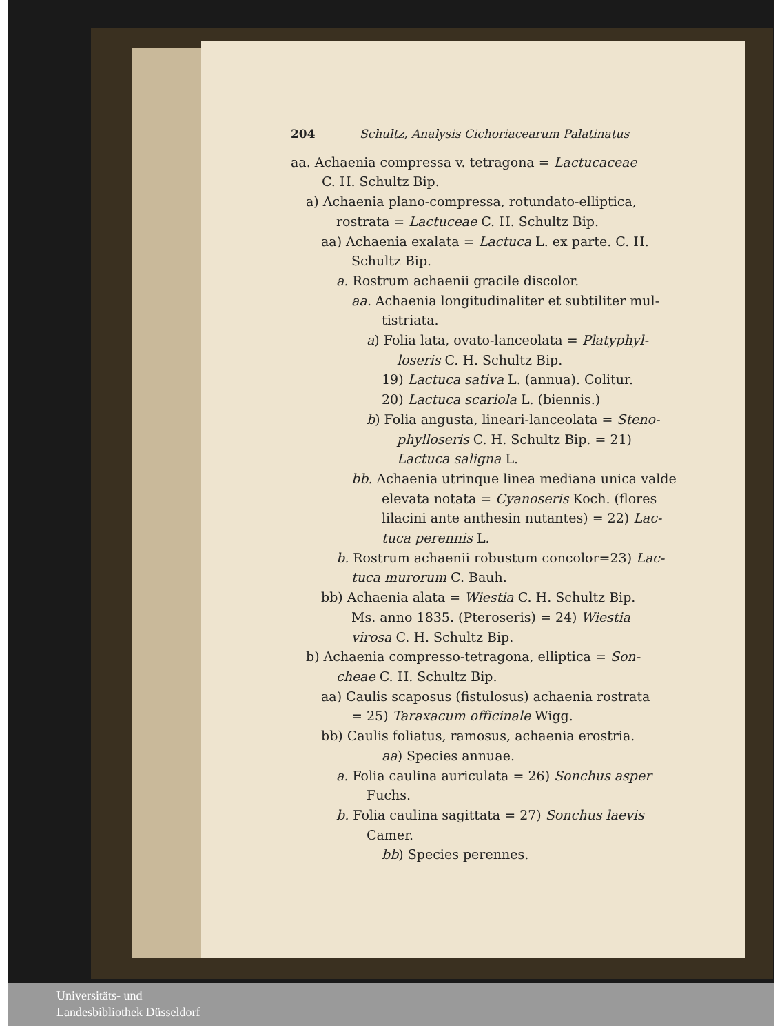204 Schultz, Analysis Cichoriacearum Palatinatus
aa. Achaenia compressa v. tetragona = Lactucaceae
C. H. Schultz Bip.
a) Achaenia plano-compressa, rotundato-elliptica,
rostrata = Lactuceae C. H. Schultz Bip.
aa) Achaenia exalata = Lactuca L. ex parte. C. H.
Schultz Bip.
a. Rostrum achaenii gracile discolor.
aa. Achaenia longitudinaliter et subtiliter mul-
tistriata.
a) Folia lata, ovato-lanceolata = Platyphyl-
loseris C. H. Schultz Bip.
19) Lactuca sativa L. (annua). Colitur.
20) Lactuca scariola L. (biennis.)
b) Folia angusta, lineari-lanceolata = Steno-
phylloseris C. H. Schultz Bip. = 21)
Lactuca saligna L.
bb. Achaenia utrinque linea mediana unica valde
elevata notata = Cyanoseris Koch. (flores
lilacini ante anthesin nutantes) = 22) Lac-
tuca perennis L.
b. Rostrum achaenii robustum concolor=23) Lac-
tuca murorum C. Bauh.
bb) Achaenia alata = Wiestia C. H. Schultz Bip.
Ms. anno 1835. (Pteroseris) = 24) Wiestia
virosa C. H. Schultz Bip.
b) Achaenia compresso-tetragona, elliptica = Son-
cheae C. H. Schultz Bip.
aa) Caulis scaposus (fistulosus) achaenia rostrata
= 25) Taraxacum officinale Wigg.
bb) Caulis foliatus, ramosus, achaenia erostria.
aa) Species annuae.
a. Folia caulina auriculata = 26) Sonchus asper
Fuchs.
b. Folia caulina sagittata = 27) Sonchus laevis
Camer.
bb) Species perennes.
Universitäts- und
Landesbibliothek Düsseldorf